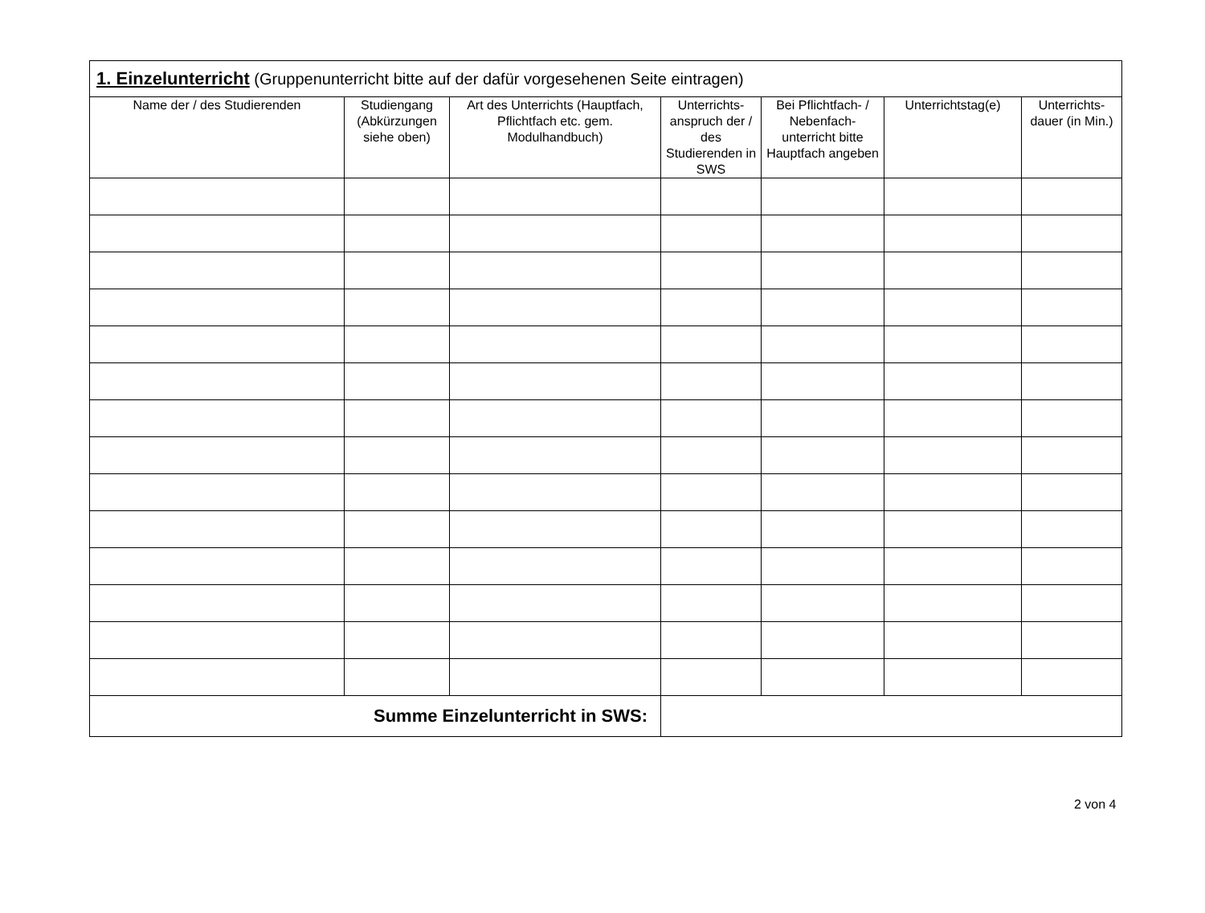| 1. Einzelunterricht (Gruppenunterricht bitte auf der dafür vorgesehenen Seite eintragen) | | | | | | |
| Name der / des Studierenden | Studiengang (Abkürzungen siehe oben) | Art des Unterrichts (Hauptfach, Pflichtfach etc. gem. Modulhandbuch) | Unterrichts-anspruch der / des Studierenden in SWS | Bei Pflichtfach- / Nebenfach-unterricht bitte Hauptfach angeben | Unterrichtstag(e) | Unterrichts-dauer (in Min.) |
| Summe Einzelunterricht in SWS: | | | | | | |
2 von 4